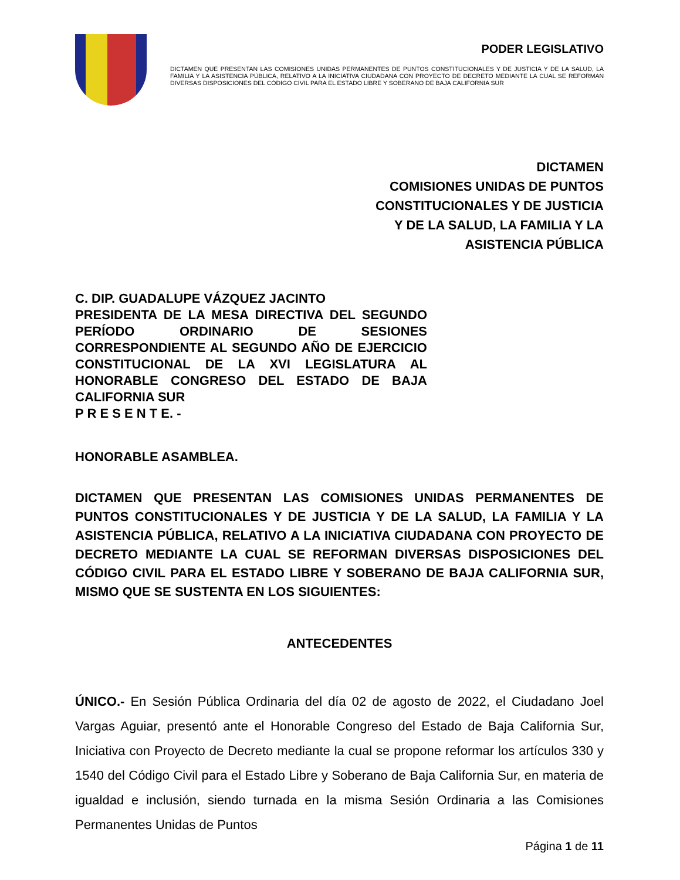PODER LEGISLATIVO
DICTAMEN QUE PRESENTAN LAS COMISIONES UNIDAS PERMANENTES DE PUNTOS CONSTITUCIONALES Y DE JUSTICIA Y DE LA SALUD, LA FAMILIA Y LA ASISTENCIA PÚBLICA, RELATIVO A LA INICIATIVA CIUDADANA CON PROYECTO DE DECRETO MEDIANTE LA CUAL SE REFORMAN DIVERSAS DISPOSICIONES DEL CÓDIGO CIVIL PARA EL ESTADO LIBRE Y SOBERANO DE BAJA CALIFORNIA SUR
DICTAMEN
COMISIONES UNIDAS DE PUNTOS
CONSTITUCIONALES Y DE JUSTICIA
Y DE LA SALUD, LA FAMILIA Y LA
ASISTENCIA PÚBLICA
C. DIP. GUADALUPE VÁZQUEZ JACINTO
PRESIDENTA DE LA MESA DIRECTIVA DEL SEGUNDO PERÍODO ORDINARIO DE SESIONES CORRESPONDIENTE AL SEGUNDO AÑO DE EJERCICIO CONSTITUCIONAL DE LA XVI LEGISLATURA AL HONORABLE CONGRESO DEL ESTADO DE BAJA CALIFORNIA SUR
P R E S E N T E. -
HONORABLE ASAMBLEA.
DICTAMEN QUE PRESENTAN LAS COMISIONES UNIDAS PERMANENTES DE PUNTOS CONSTITUCIONALES Y DE JUSTICIA Y DE LA SALUD, LA FAMILIA Y LA ASISTENCIA PÚBLICA, RELATIVO A LA INICIATIVA CIUDADANA CON PROYECTO DE DECRETO MEDIANTE LA CUAL SE REFORMAN DIVERSAS DISPOSICIONES DEL CÓDIGO CIVIL PARA EL ESTADO LIBRE Y SOBERANO DE BAJA CALIFORNIA SUR, MISMO QUE SE SUSTENTA EN LOS SIGUIENTES:
ANTECEDENTES
ÚNICO.- En Sesión Pública Ordinaria del día 02 de agosto de 2022, el Ciudadano Joel Vargas Aguiar, presentó ante el Honorable Congreso del Estado de Baja California Sur, Iniciativa con Proyecto de Decreto mediante la cual se propone reformar los artículos 330 y 1540 del Código Civil para el Estado Libre y Soberano de Baja California Sur, en materia de igualdad e inclusión, siendo turnada en la misma Sesión Ordinaria a las Comisiones Permanentes Unidas de Puntos
Página 1 de 11